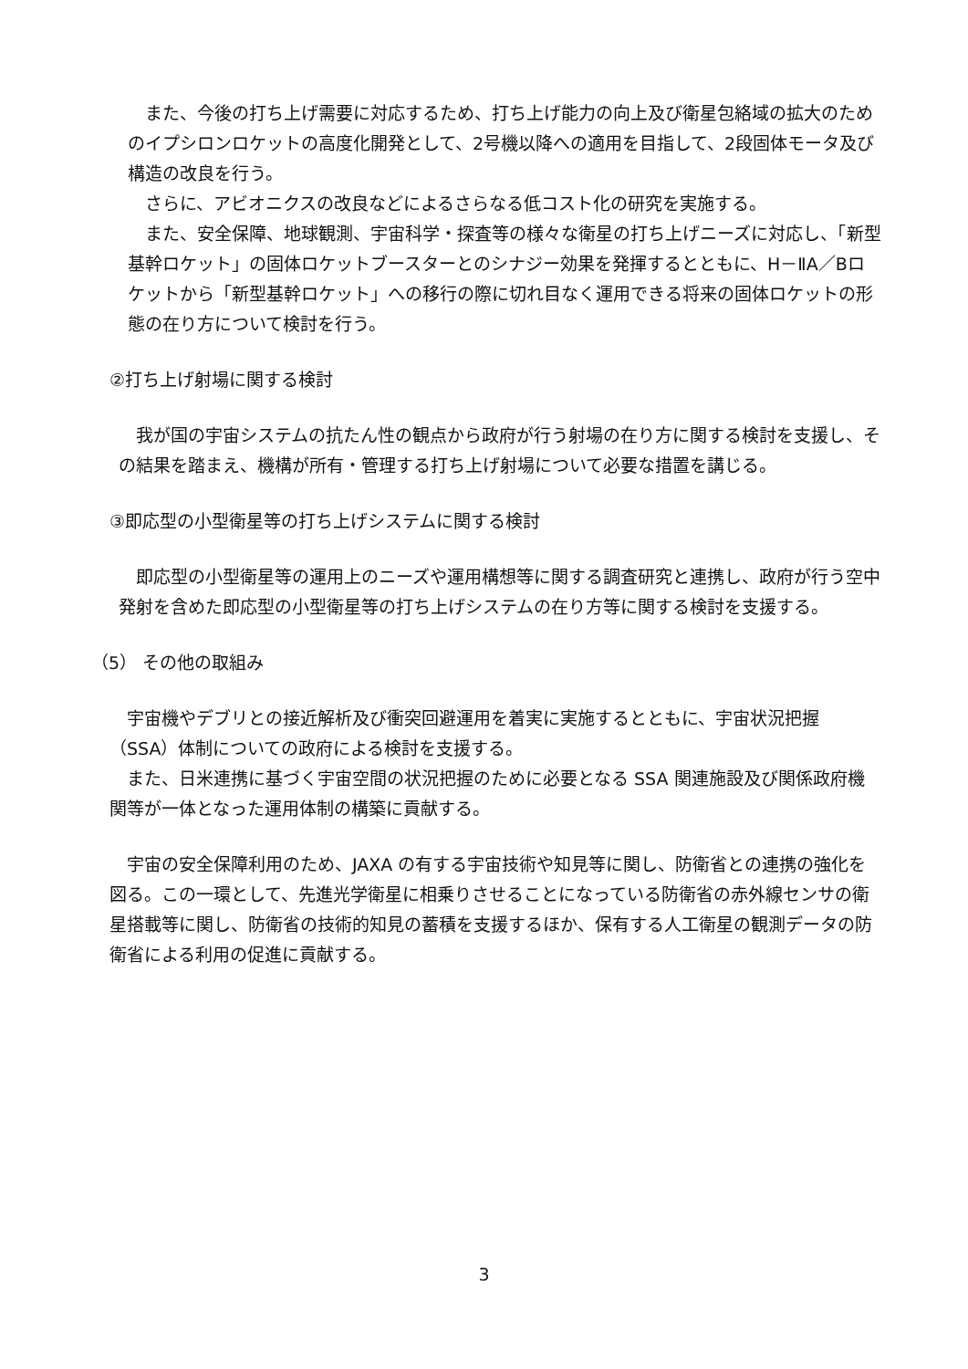また、今後の打ち上げ需要に対応するため、打ち上げ能力の向上及び衛星包絡域の拡大のためのイプシロンロケットの高度化開発として、2号機以降への適用を目指して、2段固体モータ及び構造の改良を行う。
　さらに、アビオニクスの改良などによるさらなる低コスト化の研究を実施する。
　また、安全保障、地球観測、宇宙科学・探査等の様々な衛星の打ち上げニーズに対応し、「新型基幹ロケット」の固体ロケットブースターとのシナジー効果を発揮するとともに、H－ⅡA／Bロケットから「新型基幹ロケット」への移行の際に切れ目なく運用できる将来の固体ロケットの形態の在り方について検討を行う。
②打ち上げ射場に関する検討
　我が国の宇宙システムの抗たん性の観点から政府が行う射場の在り方に関する検討を支援し、その結果を踏まえ、機構が所有・管理する打ち上げ射場について必要な措置を講じる。
③即応型の小型衛星等の打ち上げシステムに関する検討
　即応型の小型衛星等の運用上のニーズや運用構想等に関する調査研究と連携し、政府が行う空中発射を含めた即応型の小型衛星等の打ち上げシステムの在り方等に関する検討を支援する。
（5） その他の取組み
　宇宙機やデブリとの接近解析及び衝突回避運用を着実に実施するとともに、宇宙状況把握（SSA）体制についての政府による検討を支援する。
　また、日米連携に基づく宇宙空間の状況把握のために必要となる SSA 関連施設及び関係政府機関等が一体となった運用体制の構築に貢献する。
　宇宙の安全保障利用のため、JAXA の有する宇宙技術や知見等に関し、防衛省との連携の強化を図る。この一環として、先進光学衛星に相乗りさせることになっている防衛省の赤外線センサの衛星搭載等に関し、防衛省の技術的知見の蓄積を支援するほか、保有する人工衛星の観測データの防衛省による利用の促進に貢献する。
3